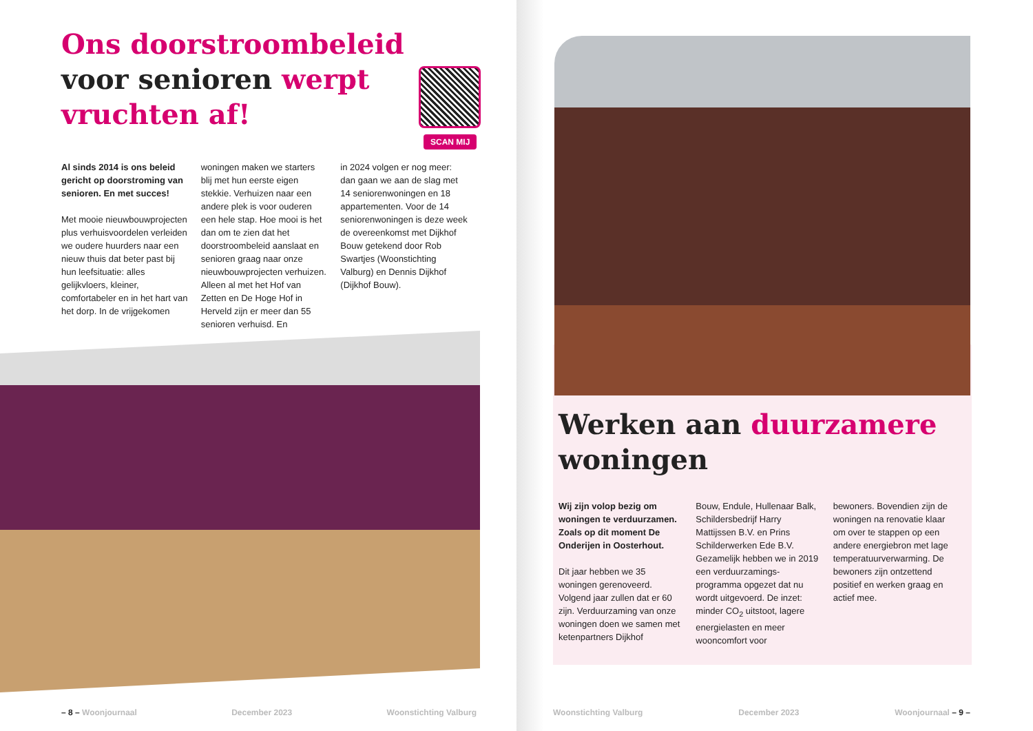Ons doorstroombeleid voor senioren werpt vruchten af!
SCAN MIJ
Al sinds 2014 is ons beleid gericht op doorstroming van senioren. En met succes!
Met mooie nieuwbouwprojecten plus verhuisvoordelen verleiden we oudere huurders naar een nieuw thuis dat beter past bij hun leefsituatie: alles gelijkvloers, kleiner, comfortabeler en in het hart van het dorp. In de vrijgekomen
woningen maken we starters blij met hun eerste eigen stekkie. Verhuizen naar een andere plek is voor ouderen een hele stap. Hoe mooi is het dan om te zien dat het doorstroombeleid aanslaat en senioren graag naar onze nieuwbouwprojecten verhuizen. Alleen al met het Hof van Zetten en De Hoge Hof in Herveld zijn er meer dan 55 senioren verhuisd. En
in 2024 volgen er nog meer: dan gaan we aan de slag met 14 seniorenwoningen en 18 appartementen. Voor de 14 seniorenwoningen is deze week de overeenkomst met Dijkhof Bouw getekend door Rob Swartjes (Woonstichting Valburg) en Dennis Dijkhof (Dijkhof Bouw).
– 8 – Woonjournaal December 2023 Woonstichting Valburg
Werken aan duurzamere woningen
Wij zijn volop bezig om woningen te verduurzamen. Zoals op dit moment De Onderijen in Oosterhout.
Dit jaar hebben we 35 woningen gerenoveerd. Volgend jaar zullen dat er 60 zijn. Verduurzaming van onze woningen doen we samen met ketenpartners Dijkhof
Bouw, Endule, Hullenaar Balk, Schildersbedrijf Harry Mattijssen B.V. en Prins Schilderwerken Ede B.V. Gezamelijk hebben we in 2019 een verduurzamings-programma opgezet dat nu wordt uitgevoerd. De inzet: minder CO<sub>2</sub> uitstoot, lagere energielasten en meer wooncomfort voor
bewoners. Bovendien zijn de woningen na renovatie klaar om over te stappen op een andere energiebron met lage temperatuurverwarming. De bewoners zijn ontzettend positief en werken graag en actief mee.
Woonstichting Valburg December 2023 Woonjournaal – 9 –